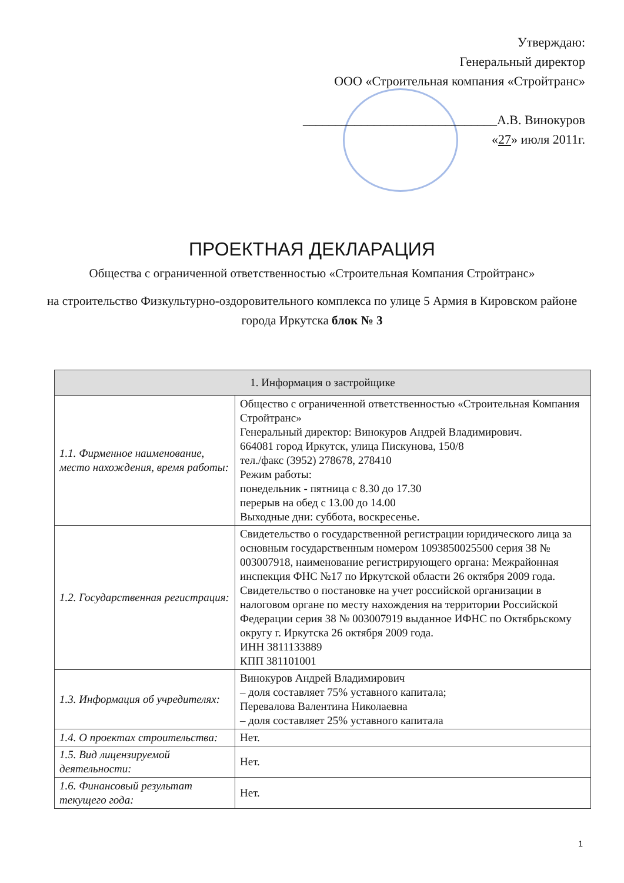Утверждаю:
Генеральный директор
ООО «Строительная компания «Стройтранс»
______________________________А.В. Винокуров
«27» июля 2011г.
ПРОЕКТНАЯ ДЕКЛАРАЦИЯ
Общества с ограниченной ответственностью «Строительная Компания Стройтранс»
на строительство Физкультурно-оздоровительного комплекса по улице 5 Армия в Кировском районе города Иркутска блок № 3
| 1. Информация о застройщике | |
| --- | --- |
| 1.1. Фирменное наименование, место нахождения, время работы: | Общество с ограниченной ответственностью «Строительная Компания Стройтранс» Генеральный директор: Винокуров Андрей Владимирович. 664081 город Иркутск, улица Пискунова, 150/8 тел./факс (3952) 278678, 278410 Режим работы: понедельник - пятница с 8.30 до 17.30 перерыв на обед с 13.00 до 14.00 Выходные дни: суббота, воскресенье. |
| 1.2. Государственная регистрация: | Свидетельство о государственной регистрации юридического лица за основным государственным номером 1093850025500 серия 38 № 003007918, наименование регистрирующего органа: Межрайонная инспекция ФНС №17 по Иркутской области 26 октября 2009 года. Свидетельство о постановке на учет российской организации в налоговом органе по месту нахождения на территории Российской Федерации серия 38 № 003007919 выданное ИФНС по Октябрьскому округу г. Иркутска 26 октября 2009 года. ИНН 3811133889 КПП 381101001 |
| 1.3. Информация об учредителях: | Винокуров Андрей Владимирович – доля составляет 75% уставного капитала; Перевалова Валентина Николаевна – доля составляет 25% уставного капитала |
| 1.4. О проектах строительства: | Нет. |
| 1.5. Вид лицензируемой деятельности: | Нет. |
| 1.6. Финансовый результат текущего года: | Нет. |
1